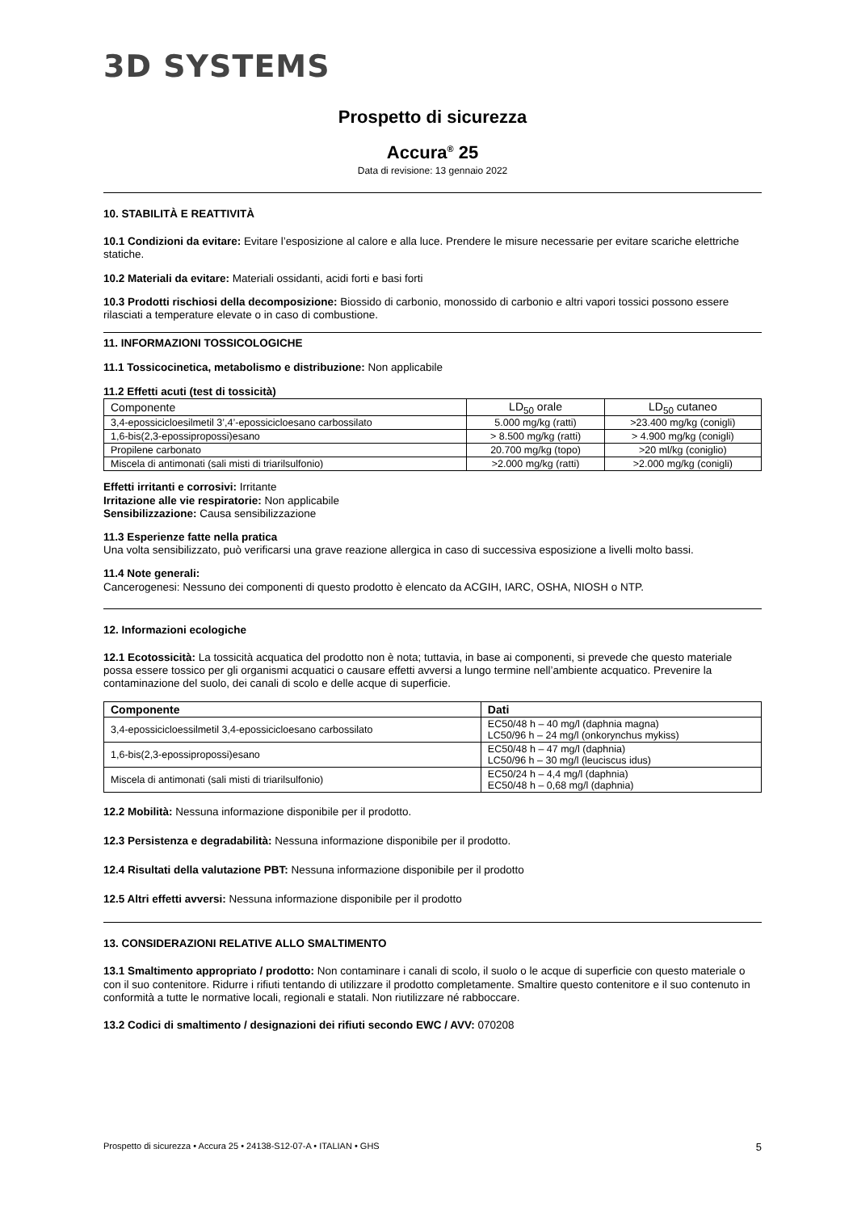3D SYSTEMS
Prospetto di sicurezza
Accura<sup>®</sup> 25
Data di revisione: 13 gennaio 2022
10. STABILITÀ E REATTIVITÀ
10.1 Condizioni da evitare: Evitare l’esposizione al calore e alla luce. Prendere le misure necessarie per evitare scariche elettriche statiche.
10.2 Materiali da evitare: Materiali ossidanti, acidi forti e basi forti
10.3 Prodotti rischiosi della decomposizione: Biossido di carbonio, monossido di carbonio e altri vapori tossici possono essere rilasciati a temperature elevate o in caso di combustione.
11. INFORMAZIONI TOSSICOLOGICHE
11.1 Tossicocinetica, metabolismo e distribuzione: Non applicabile
11.2 Effetti acuti (test di tossicità)
| Componente | LD<sub>50</sub> orale | LD<sub>50</sub> cutaneo |
| --- | --- | --- |
| 3,4-epossicicloesilmetil 3’,4’-epossicicloesano carbossilato | 5.000 mg/kg (ratti) | >23.400 mg/kg (conigli) |
| 1,6-bis(2,3-epossipropossi)esano | > 8.500 mg/kg (ratti) | > 4.900 mg/kg (conigli) |
| Propilene carbonato | 20.700 mg/kg (topo) | >20 ml/kg (coniglio) |
| Miscela di antimonati (sali misti di triarilsulfonio) | >2.000 mg/kg (ratti) | >2.000 mg/kg (conigli) |
Effetti irritanti e corrosivi: Irritante
Irritazione alle vie respiratorie: Non applicabile
Sensibilizzazione: Causa sensibilizzazione
11.3 Esperienze fatte nella pratica
Una volta sensibilizzato, può verificarsi una grave reazione allergica in caso di successiva esposizione a livelli molto bassi.
11.4 Note generali:
Cancerogenesi: Nessuno dei componenti di questo prodotto è elencato da ACGIH, IARC, OSHA, NIOSH o NTP.
12. Informazioni ecologiche
12.1 Ecotossicità: La tossicità acquatica del prodotto non è nota; tuttavia, in base ai componenti, si prevede che questo materiale possa essere tossico per gli organismi acquatici o causare effetti avversi a lungo termine nell’ambiente acquatico. Prevenire la contaminazione del suolo, dei canali di scolo e delle acque di superficie.
| Componente | Dati |
| --- | --- |
| 3,4-epossicicloessilmetil 3,4-epossicicloesano carbossilato | EC50/48 h – 40 mg/l (daphnia magna) LC50/96 h – 24 mg/l (onkorynchus mykiss) |
| 1,6-bis(2,3-epossipropossi)esano | EC50/48 h – 47 mg/l (daphnia) LC50/96 h – 30 mg/l (leuciscus idus) |
| Miscela di antimonati (sali misti di triarilsulfonio) | EC50/24 h – 4,4 mg/l (daphnia) EC50/48 h – 0,68 mg/l (daphnia) |
12.2 Mobilità: Nessuna informazione disponibile per il prodotto.
12.3 Persistenza e degradabilità: Nessuna informazione disponibile per il prodotto.
12.4 Risultati della valutazione PBT: Nessuna informazione disponibile per il prodotto
12.5 Altri effetti avversi: Nessuna informazione disponibile per il prodotto
13. CONSIDERAZIONI RELATIVE ALLO SMALTIMENTO
13.1 Smaltimento appropriato / prodotto: Non contaminare i canali di scolo, il suolo o le acque di superficie con questo materiale o con il suo contenitore. Ridurre i rifiuti tentando di utilizzare il prodotto completamente. Smaltire questo contenitore e il suo contenuto in conformità a tutte le normative locali, regionali e statali. Non riutilizzare né rabboccare.
13.2 Codici di smaltimento / designazioni dei rifiuti secondo EWC / AVV: 070208
Prospetto di sicurezza • Accura 25 • 24138-S12-07-A • ITALIAN • GHS 5